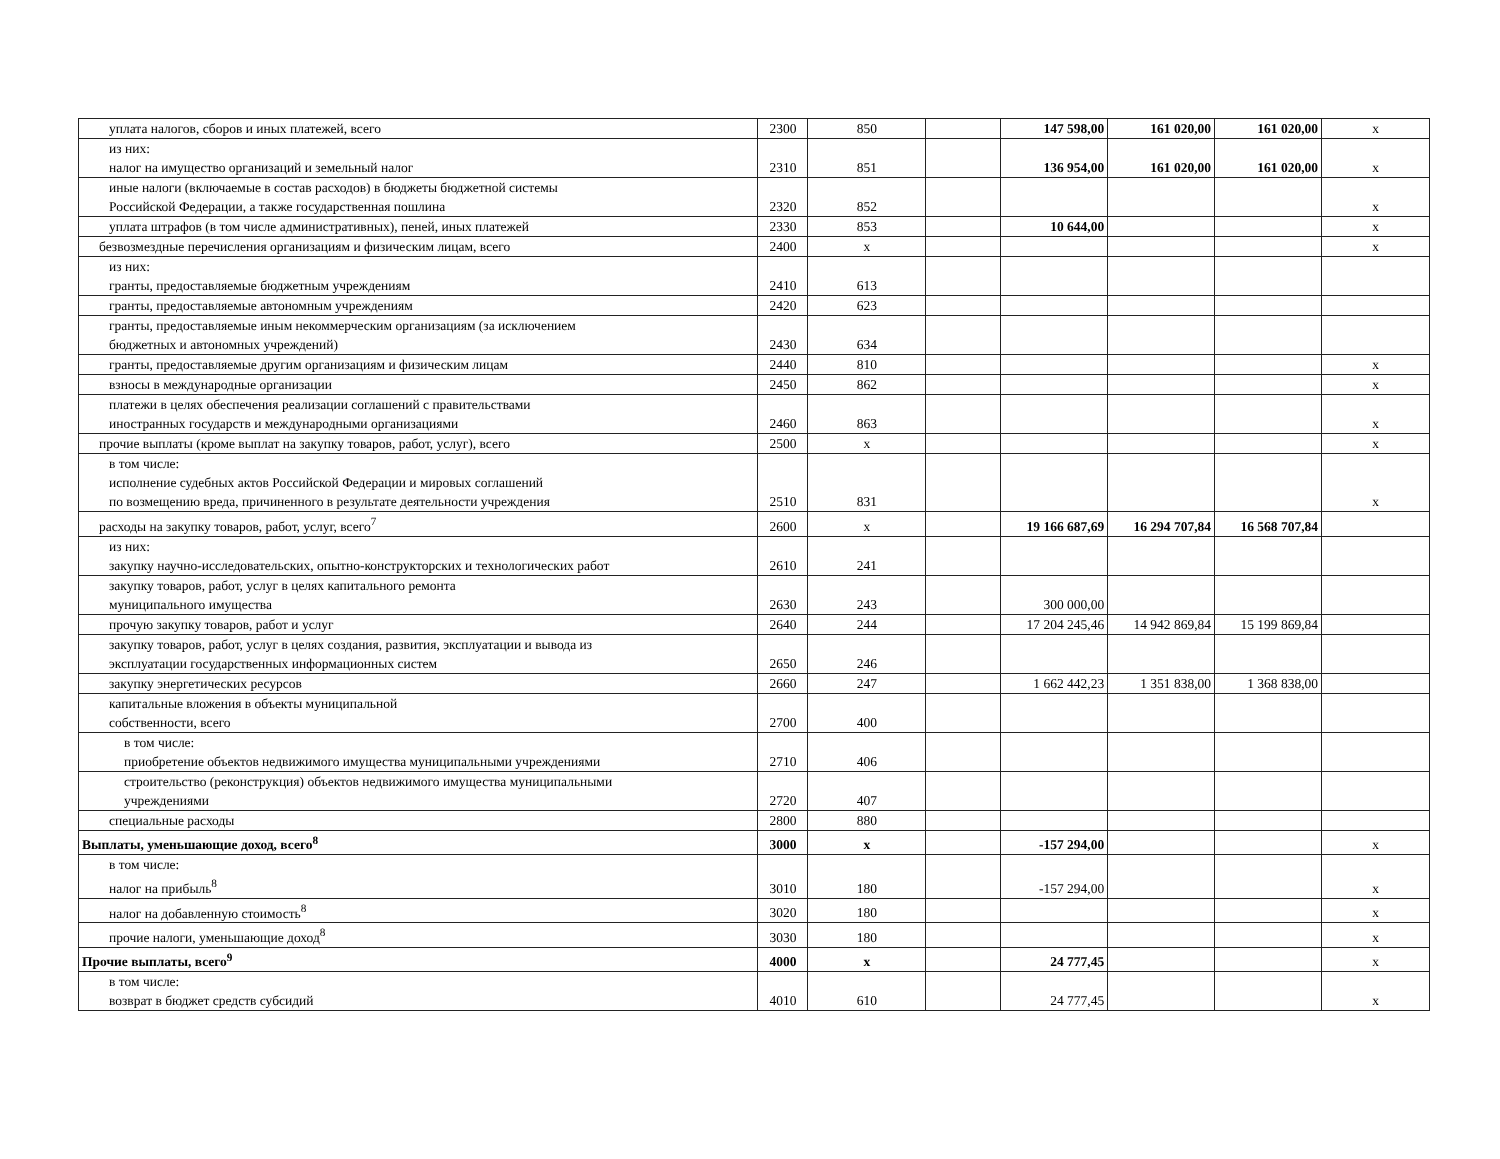| уплата налогов, сборов и иных платежей, всего | 2300 | 850 | | 147 598,00 | 161 020,00 | 161 020,00 | x |
| из них: налог на имущество организаций и земельный налог | 2310 | 851 | | 136 954,00 | 161 020,00 | 161 020,00 | x |
| иные налоги (включаемые в состав расходов) в бюджеты бюджетной системы Российской Федерации, а также государственная пошлина | 2320 | 852 | | | | | x |
| уплата штрафов (в том числе административных), пеней, иных платежей | 2330 | 853 | | 10 644,00 | | | x |
| безвозмездные перечисления организациям и физическим лицам, всего | 2400 | x | | | | | x |
| из них: гранты, предоставляемые бюджетным учреждениям | 2410 | 613 | | | | | |
| гранты, предоставляемые автономным учреждениям | 2420 | 623 | | | | | |
| гранты, предоставляемые иным некоммерческим организациям (за исключением бюджетных и автономных учреждений) | 2430 | 634 | | | | | |
| гранты, предоставляемые другим организациям и физическим лицам | 2440 | 810 | | | | | x |
| взносы в международные организации | 2450 | 862 | | | | | x |
| платежи в целях обеспечения реализации соглашений с правительствами иностранных государств и международными организациями | 2460 | 863 | | | | | x |
| прочие выплаты (кроме выплат на закупку товаров, работ, услуг), всего | 2500 | x | | | | | x |
| в том числе: исполнение судебных актов Российской Федерации и мировых соглашений по возмещению вреда, причиненного в результате деятельности учреждения | 2510 | 831 | | | | | x |
| расходы на закупку товаров, работ, услуг, всего<sup>7</sup> | 2600 | x | | 19 166 687,69 | 16 294 707,84 | 16 568 707,84 | |
| из них: закупку научно-исследовательских, опытно-конструкторских и технологических работ | 2610 | 241 | | | | | |
| закупку товаров, работ, услуг в целях капитального ремонта муниципального имущества | 2630 | 243 | | 300 000,00 | | | |
| прочую закупку товаров, работ и услуг | 2640 | 244 | | 17 204 245,46 | 14 942 869,84 | 15 199 869,84 | |
| закупку товаров, работ, услуг в целях создания, развития, эксплуатации и вывода из эксплуатации государственных информационных систем | 2650 | 246 | | | | | |
| закупку энергетических ресурсов | 2660 | 247 | | 1 662 442,23 | 1 351 838,00 | 1 368 838,00 | |
| капитальные вложения в объекты муниципальной собственности, всего | 2700 | 400 | | | | | |
| в том числе: приобретение объектов недвижимого имущества муниципальными учреждениями | 2710 | 406 | | | | | |
| строительство (реконструкция) объектов недвижимого имущества муниципальными учреждениями | 2720 | 407 | | | | | |
| специальные расходы | 2800 | 880 | | | | | |
| Выплаты, уменьшающие доход, всего<sup>8</sup> | 3000 | x | | -157 294,00 | | | x |
| в том числе: налог на прибыль<sup>8</sup> | 3010 | 180 | | -157 294,00 | | | x |
| налог на добавленную стоимость<sup>8</sup> | 3020 | 180 | | | | | x |
| прочие налоги, уменьшающие доход<sup>8</sup> | 3030 | 180 | | | | | x |
| Прочие выплаты, всего<sup>9</sup> | 4000 | x | | 24 777,45 | | | x |
| в том числе: возврат в бюджет средств субсидий | 4010 | 610 | | 24 777,45 | | | x |